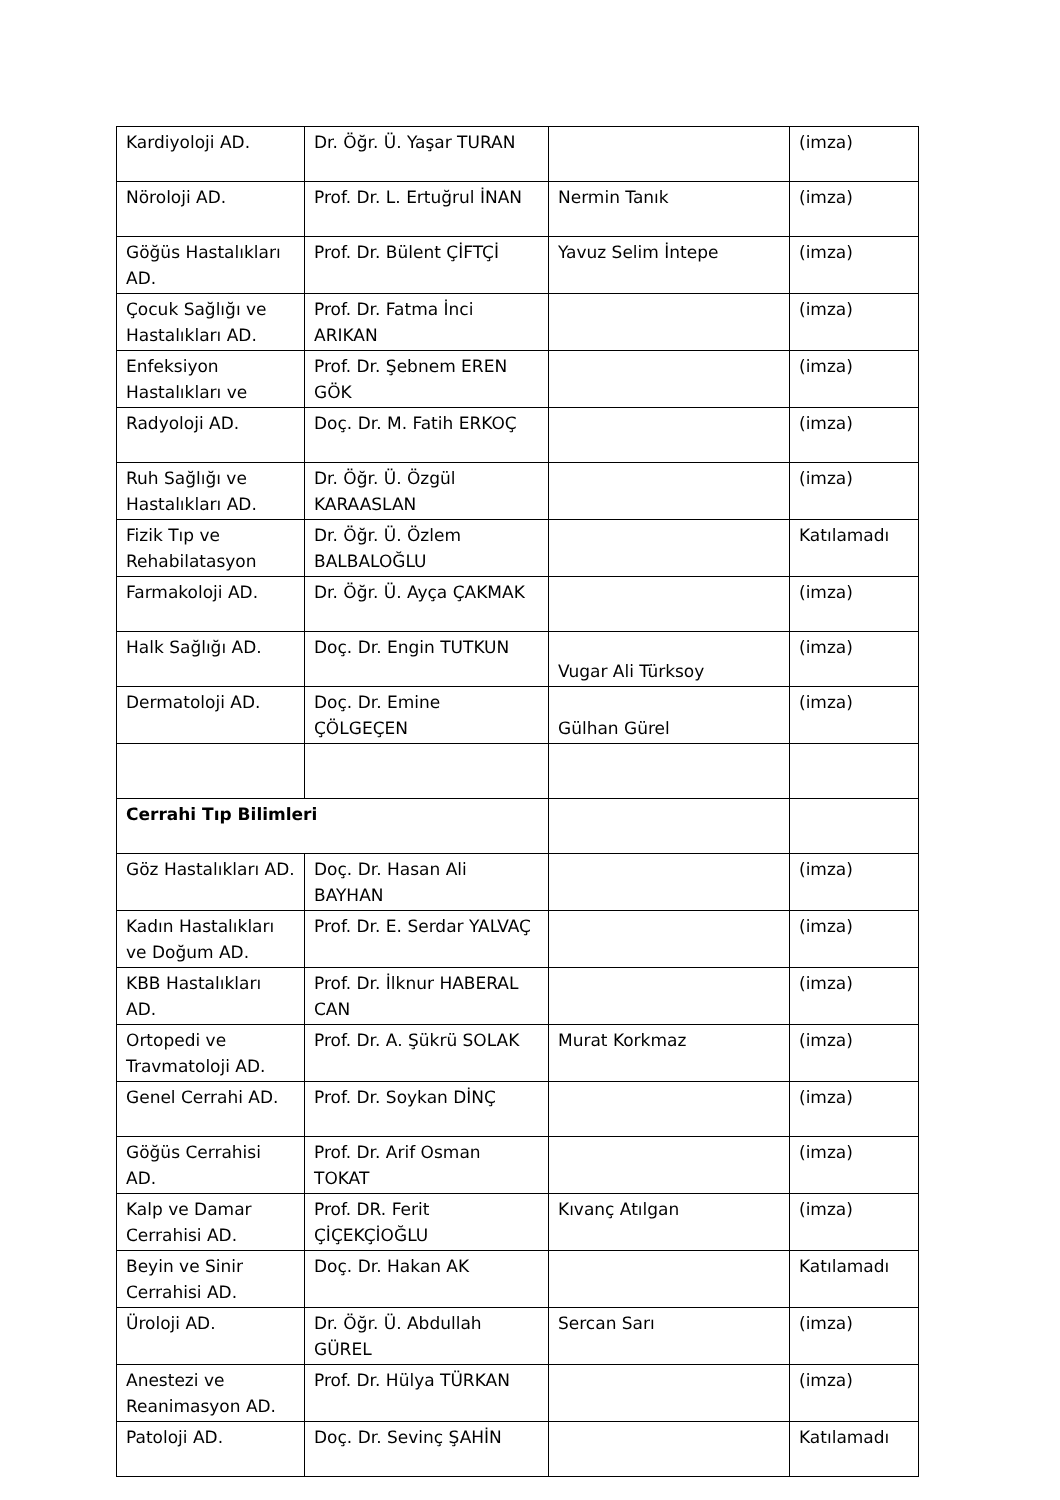| Kardiyoloji AD. | Dr. Öğr. Ü. Yaşar TURAN | | (imza) |
| Nöroloji AD. | Prof. Dr. L. Ertuğrul İNAN | Nermin Tanık | (imza) |
| Göğüs Hastalıkları AD. | Prof. Dr. Bülent ÇİFTÇİ | Yavuz Selim İntepe | (imza) |
| Çocuk Sağlığı ve Hastalıkları AD. | Prof. Dr. Fatma İnci ARIKAN | | (imza) |
| Enfeksiyon Hastalıkları ve | Prof. Dr. Şebnem EREN GÖK | | (imza) |
| Radyoloji AD. | Doç. Dr. M. Fatih ERKOÇ | | (imza) |
| Ruh Sağlığı ve Hastalıkları AD. | Dr. Öğr. Ü. Özgül KARAASLAN | | (imza) |
| Fizik Tıp ve Rehabilatasyon | Dr. Öğr. Ü. Özlem BALBALOĞLU | | Katılamadı |
| Farmakoloji AD. | Dr. Öğr. Ü. Ayça ÇAKMAK | | (imza) |
| Halk Sağlığı AD. | Doç. Dr. Engin TUTKUN | Vugar Ali Türksoy | (imza) |
| Dermatoloji AD. | Doç. Dr. Emine ÇÖLGEÇEN | Gülhan Gürel | (imza) |
| Cerrahi Tıp Bilimleri | | | |
| Göz Hastalıkları AD. | Doç. Dr. Hasan Ali BAYHAN | | (imza) |
| Kadın Hastalıkları ve Doğum AD. | Prof. Dr. E. Serdar YALVAÇ | | (imza) |
| KBB Hastalıkları AD. | Prof. Dr. İlknur HABERAL CAN | | (imza) |
| Ortopedi ve Travmatoloji AD. | Prof. Dr. A. Şükrü SOLAK | Murat Korkmaz | (imza) |
| Genel Cerrahi AD. | Prof. Dr. Soykan DİNÇ | | (imza) |
| Göğüs Cerrahisi AD. | Prof. Dr. Arif Osman TOKAT | | (imza) |
| Kalp ve Damar Cerrahisi AD. | Prof. DR. Ferit ÇİÇEKÇİOĞLU | Kıvanç Atılgan | (imza) |
| Beyin ve Sinir Cerrahisi AD. | Doç. Dr. Hakan AK | | Katılamadı |
| Üroloji AD. | Dr. Öğr. Ü. Abdullah GÜREL | Sercan Sarı | (imza) |
| Anestezi ve Reanimasyon AD. | Prof. Dr. Hülya TÜRKAN | | (imza) |
| Patoloji AD. | Doç. Dr. Sevinç ŞAHİN | | Katılamadı |